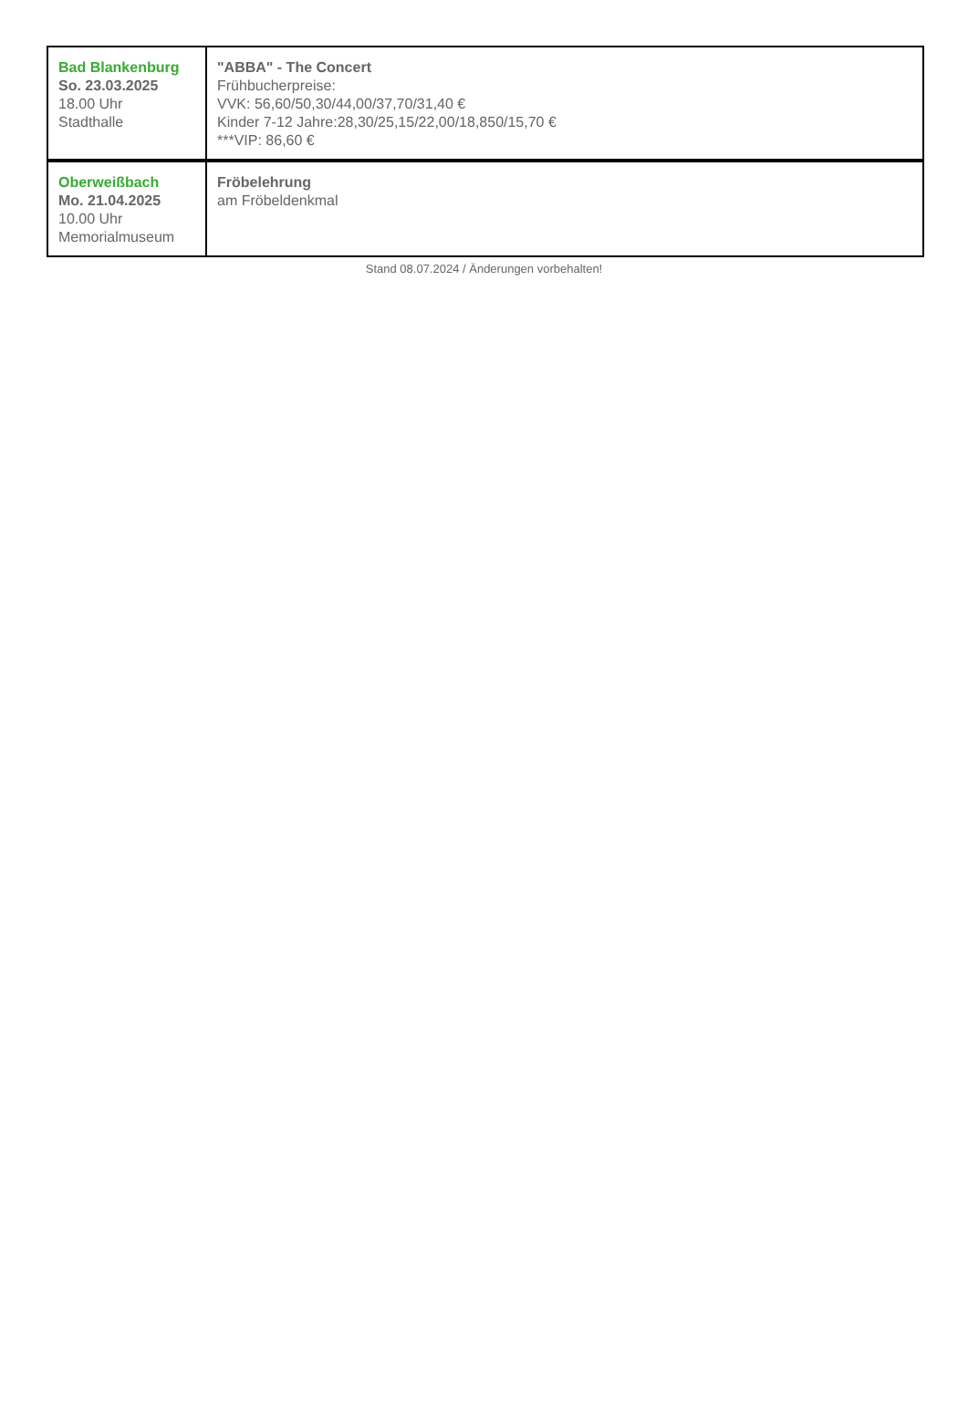| Bad Blankenburg So. 23.03.2025 18.00 Uhr Stadthalle | "ABBA" - The Concert Frühbucherpreise: VVK: 56,60/50,30/44,00/37,70/31,40 € Kinder 7-12 Jahre:28,30/25,15/22,00/18,850/15,70 € ***VIP: 86,60 € |
| Oberweißbach Mo. 21.04.2025 10.00 Uhr Memorialmuseum | Fröbelehrung am Fröbeldenkmal |
Stand 08.07.2024 / Änderungen vorbehalten!